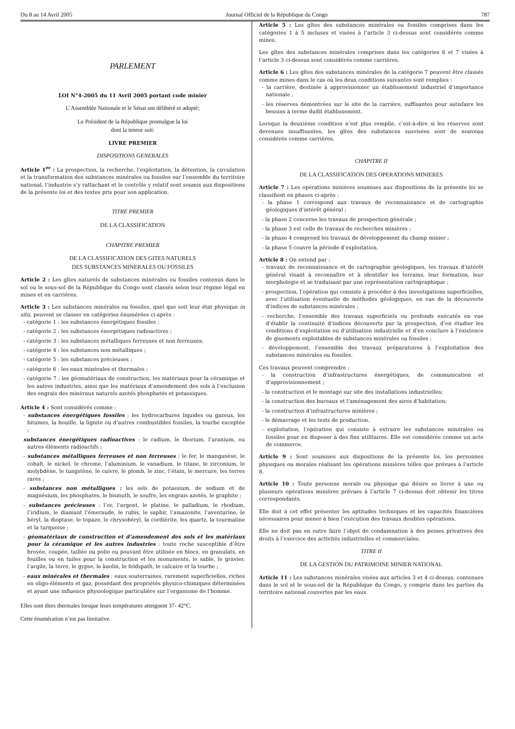Du 8 au 14 Avril 2005 Journal Officiel de la République du Congo 787
PARLEMENT
LOI N°4-2005 du 11 Avril 2005 portant code minier
L’Assemblée Nationale et le Sénat ont délibéré et adopté;
Le Président de la République promulgue la loi
dont la teneur suit:
LIVRE PREMIER
DISPOSITIONS GENERALES
Article 1<sup>er</sup> : La prospection, la recherche, l’exploitation, la détention, la circulation et la transformation des substances minérales ou fossiles sur l’ensemble du territoire national, l’industrie s’y rattachant et le contrôle y relatif sont soumis aux dispositions de la présente loi et des textes pris pour son application.
TITRE PREMIER
DE LA CLASSIFICATION
CHAPITRE PREMIER
DE LA CLASSIFICATION DES GITES NATURELS
DES SUBSTANCES MINERALES OU FOSSILES
Article 2 : Les gîtes naturels de substances minérales ou fossiles contenus dans le sol ou le sous-sol de la République du Congo sont classés selon leur régime légal en mines et en carrières.
Article 3 : Les substances minérales ou fossiles, quel que soit leur état physique in situ, peuvent se classer en catégories énumérées ci-après :
- catégorie 1 : les substances énergétiques fossiles ;
- catégorie 2 : les substances énergétiques radioactives ;
- catégorie 3 : les substances métalliques ferreuses et non ferreuses;
- catégorie 4 : les substances non métalliques ;
- catégorie 5 : les substances précieuses ;
- catégorie 6 : les eaux minérales et thermales ;
- catégorie 7 : les géomatériaux de construction, les matériaux pour la céramique et les autres industries, ainsi que les matériaux d’amendement des sols à l’exclusion des engrais des minéraux naturels azotés phosphatés et potassiques.
Article 4 : Sont considérés comme :
- substances énergétiques fossiles : les hydrocarbures liquides ou gazeux, les bitumes, la houille, la lignite ou d’autres combustibles fossiles, la tourbe exceptée ;
substances énergétiques radioactives : le radium, le thorium, l’uranium, ou autres éléments radioactifs ;
- substances métalliques ferreuses et non ferreuses : le fer, le manganèse, le cobalt, le nickel, le chrome, l’aluminium, le vanadium, le titane, le zirconium, le molybdène, le tungstène, le cuivre, le plomb, le zinc, l’étain, le mercure, les terres rares ;
- substances non métalliques : les sels de potassium, de sodium et de magnésium, les phosphates, le bismuth, le soufre, les engrais azotés, le graphite ;
- substances précieuses : l’or, l’argent, le platine, le palladium, le rhodium, l’iridium, le diamant l’émeraude, le rubis, le saphir, l’amazonite, l’aventurine, le béryl, la dioptase, le topaze, le chrysobéryl, la cordiérite, les quartz, la tourmaline et la turquoise ;
- géomatériaux de construction et d’amendement des sols et les matériaux pour la céramique et les autres industries : toute roche susceptible d’être broyée, coupée, taillée ou polie ou pouvant être utilisée en blocs, en granulats, en feuilles ou en tuiles pour la construction et les monuments, le sable, le gravier, l’argile, la terre, le gypse, le kaolin, le feldspath, le calcaire et la tourbe ;
- eaux minérales et thermales : eaux souterraines, rarement superficielles, riches en oligo-éléments et gaz, possédant des propriétés physico-chimiques déterminées et ayant une influence physiologique particulière sur l’organisme de l’homme.
Elles sont dites thermales lorsque leurs températures atteignent 37- 42°C.
Cette énumération n’est pas limitative.
Article 5 : Les gîtes des substances minérales ou fossiles comprises dans les catégories 1 à 5 incluses et visées à l’article 3 ci-dessus sont considérés comme mines.
Les gîtes des substances minérales comprises dans les catégories 6 et 7 visées à l’article 3 ci-dessus sont considérés comme carrières.
Article 6 : Les gîtes des substances minérales de la catégorie 7 peuvent être classés comme mines dans le cas où les deux conditions suivantes sont remplies :
- la carrière, destinée à approvisionner un établissement industriel d’importance nationale ;
- les réserves démontrées sur le site de la carrière, suffisantes pour satisfaire les besoins à terme dudit établissement.
Lorsque la deuxième condition n’est plus remplie, c’est-à-dire si les réserves sont devenues insuffisantes, les gîtes des substances susvisées sont de nouveau considérés comme carrières.
CHAPITRE II
DE LA CLASSIFICATION DES OPERATIONS MINIERES
Article 7 : Les opérations minières soumises aux dispositions de la présente loi se classifient en phases ci-après :
- la phase 1 correspond aux travaux de reconnaissance et de cartographie géologiques d’intérêt général ;
- la phase 2 concerne les travaux de prospection générale ;
- la phase 3 est celle de travaux de recherches minières ;
- la phase 4 comprend les travaux de développement du champ minier ;
- la phase 5 couvre la période d’exploitation.
Article 8 : On entend par :
- travaux de reconnaissance et de cartographie géologiques, les travaux d’intérêt général visant à reconnaître et à identifier les terrains, leur formation, leur morphologie et se traduisant par une représentation cartographique ;
- prospection, l’opération qui consiste à procéder à des investigations superficielles, avec l’utilisation éventuelle de méthodes géologiques, en vue de la découverte d’indices de substances minérales ;
- recherche, l’ensemble des travaux superficiels ou profonds exécutés en vue d’établir la continuité d’indices découverts par la prospection, d’en étudier les conditions d’exploitation ou d’utilisation industrielle et d’en conclure à l’existence de gisements exploitables de substances minérales ou fossiles ;
- développement, l’ensemble des travaux préparatoires à l’exploitation des substances minérales ou fossiles.
Ces travaux peuvent comprendre :
- la construction d’infrastructures énergétiques, de communication et d’approvisionnement ;
- la construction et le montage sur site des installations industrielles;
- la construction des bureaux et l’aménagement des aires d’habitation;
- la construction d’infrastructures minières ;
- le démarrage et les tests de production.
- exploitation, l’opération qui consiste à extraire les substances minérales ou fossiles pour en disposer à des fins utilitaires. Elle est considérée comme un acte de commerce.
Article 9 : Sont soumises aux dispositions de la présente loi, les personnes physiques ou morales réalisant les opérations minières telles que prévues à l’article 8.
Article 10 : Toute personne morale ou physique qui désire se livrer à une ou plusieurs opérations minières prévues à l’article 7 ci-dessus doit obtenir les titres correspondants.
Elle doit à cet effet présenter les aptitudes techniques et les capacités financières nécessaires pour mener à bien l’exécution des travaux desdites opérations.
Elle ne doit pas en outre faire l’objet de condamnation à des peines privatives des droits à l’exercice des activités industrielles et commerciales.
TITRE II
DE LA GESTION DU PATRIMOINE MINIER NATIONAL
Article 11 : Les substances minérales visées aux articles 3 et 4 ci-dessus, contenues dans le sol et le sous-sol de la République du Congo, y compris dans les parties du territoire national couvertes par les eaux